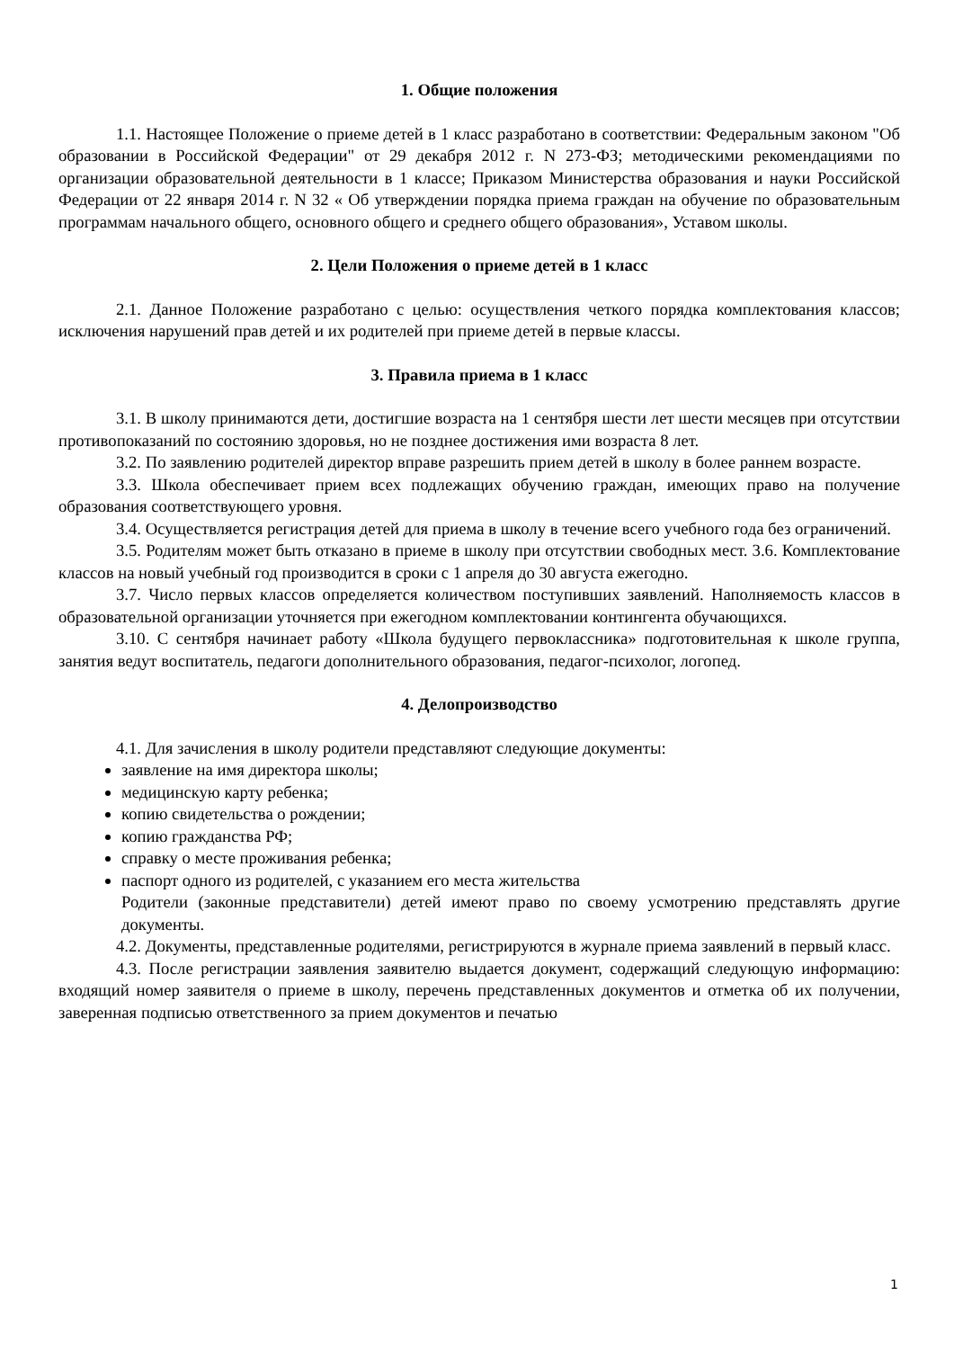1. Общие положения
1.1. Настоящее Положение о приеме детей в 1 класс разработано в соответствии: Федеральным законом "Об образовании в Российской Федерации" от 29 декабря 2012 г. N 273-ФЗ; методическими рекомендациями по организации образовательной деятельности в 1 классе; Приказом Министерства образования и науки Российской Федерации от 22 января 2014 г. N 32 « Об утверждении порядка приема граждан на обучение по образовательным программам начального общего, основного общего и среднего общего образования», Уставом школы.
2. Цели Положения о приеме детей в 1 класс
2.1. Данное Положение разработано с целью: осуществления четкого порядка комплектования классов; исключения нарушений прав детей и их родителей при приеме детей в первые классы.
3. Правила приема в 1 класс
3.1. В школу принимаются дети, достигшие возраста на 1 сентября шести лет шести месяцев при отсутствии противопоказаний по состоянию здоровья, но не позднее достижения ими возраста 8 лет.
3.2. По заявлению родителей директор вправе разрешить прием детей в школу в более раннем возрасте.
3.3. Школа обеспечивает прием всех подлежащих обучению граждан, имеющих право на получение образования соответствующего уровня.
3.4. Осуществляется регистрация детей для приема в школу в течение всего учебного года без ограничений.
3.5. Родителям может быть отказано в приеме в школу при отсутствии свободных мест. 3.6. Комплектование классов на новый учебный год производится в сроки с 1 апреля до 30 августа ежегодно.
3.7. Число первых классов определяется количеством поступивших заявлений. Наполняемость классов в образовательной организации уточняется при ежегодном комплектовании контингента обучающихся.
3.10. С сентября начинает работу «Школа будущего первоклассника» подготовительная к школе группа, занятия ведут воспитатель, педагоги дополнительного образования, педагог-психолог, логопед.
4. Делопроизводство
4.1. Для зачисления в школу родители представляют следующие документы:
заявление на имя директора школы;
медицинскую карту ребенка;
копию свидетельства о рождении;
копию гражданства РФ;
справку о месте проживания ребенка;
паспорт одного из родителей, с указанием его места жительства
Родители (законные представители) детей имеют право по своему усмотрению представлять другие документы.
4.2. Документы, представленные родителями, регистрируются в журнале приема заявлений в первый класс.
4.3. После регистрации заявления заявителю выдается документ, содержащий следующую информацию: входящий номер заявителя о приеме в школу, перечень представленных документов и отметка об их получении, заверенная подписью ответственного за прием документов и печатью
1